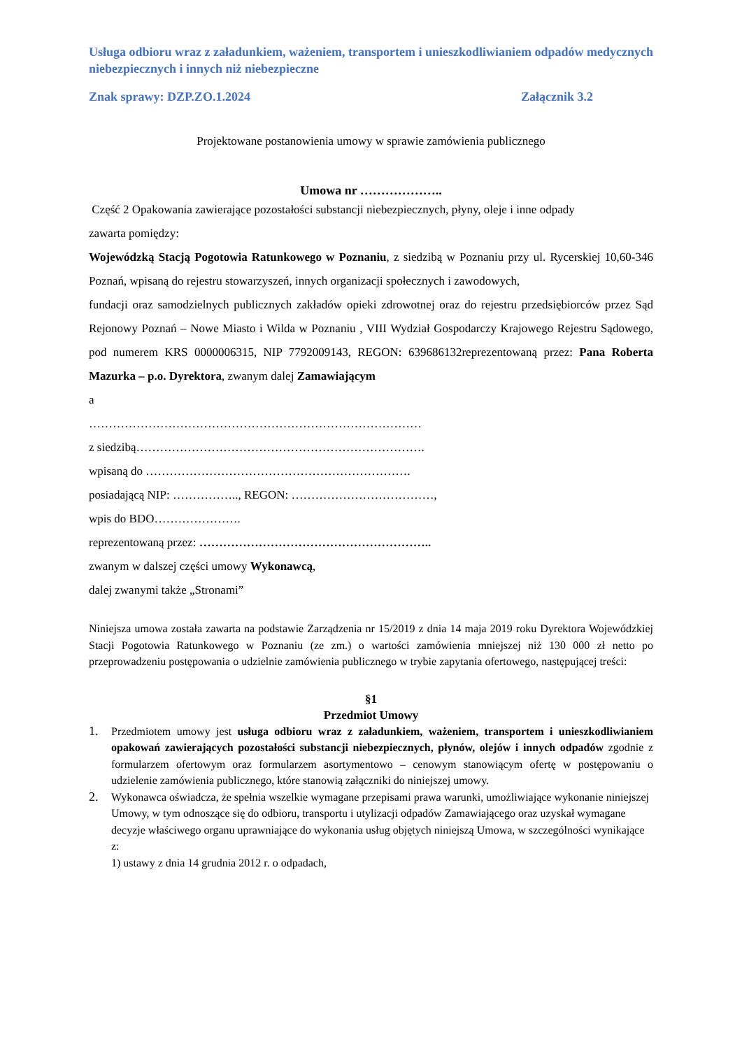Usługa odbioru wraz z załadunkiem, ważeniem, transportem i unieszkodliwianiem odpadów medycznych niebezpiecznych i innych niż niebezpieczne
Znak sprawy: DZP.ZO.1.2024 Załącznik 3.2
Projektowane postanowienia umowy w sprawie zamówienia publicznego
Umowa nr ………………..
Część 2 Opakowania zawierające pozostałości substancji niebezpiecznych, płyny, oleje i inne odpady
zawarta pomiędzy:
Wojewódzką Stacją Pogotowia Ratunkowego w Poznaniu, z siedzibą w Poznaniu przy ul. Rycerskiej 10,60-346 Poznań, wpisaną do rejestru stowarzyszeń, innych organizacji społecznych i zawodowych,
fundacji oraz samodzielnych publicznych zakładów opieki zdrowotnej oraz do rejestru przedsiębiorców przez Sąd Rejonowy Poznań – Nowe Miasto i Wilda w Poznaniu , VIII Wydział Gospodarczy Krajowego Rejestru Sądowego, pod numerem KRS 0000006315, NIP 7792009143, REGON: 639686132reprezentowaną przez: Pana Roberta Mazurka – p.o. Dyrektora, zwanym dalej Zamawiającym
a
…………………………………………………………………………
z siedzibą……………………………………………………………….
wpisaną do ………………………………………………………….
posiadającą NIP: …………….., REGON: ………………………………,
wpis do BDO………………….
reprezentowaną przez: …………………………………………………..
zwanym w dalszej części umowy Wykonawcą,
dalej zwanymi także „Stronami”
Niniejsza umowa została zawarta na podstawie Zarządzenia nr 15/2019 z dnia 14 maja 2019 roku Dyrektora Wojewódzkiej Stacji Pogotowia Ratunkowego w Poznaniu (ze zm.) o wartości zamówienia mniejszej niż 130 000 zł netto po przeprowadzeniu postępowania o udzielnie zamówienia publicznego w trybie zapytania ofertowego, następującej treści:
§1
Przedmiot Umowy
1. Przedmiotem umowy jest usługa odbioru wraz z załadunkiem, ważeniem, transportem i unieszkodliwianiem opakowań zawierających pozostałości substancji niebezpiecznych, płynów, olejów i innych odpadów zgodnie z formularzem ofertowym oraz formularzem asortymentowo – cenowym stanowiącym ofertę w postępowaniu o udzielenie zamówienia publicznego, które stanowią załączniki do niniejszej umowy.
2. Wykonawca oświadcza, że spełnia wszelkie wymagane przepisami prawa warunki, umożliwiające wykonanie niniejszej Umowy, w tym odnoszące się do odbioru, transportu i utylizacji odpadów Zamawiającego oraz uzyskał wymagane decyzje właściwego organu uprawniające do wykonania usług objętych niniejszą Umowa, w szczególności wynikające z:
1) ustawy z dnia 14 grudnia 2012 r. o odpadach,